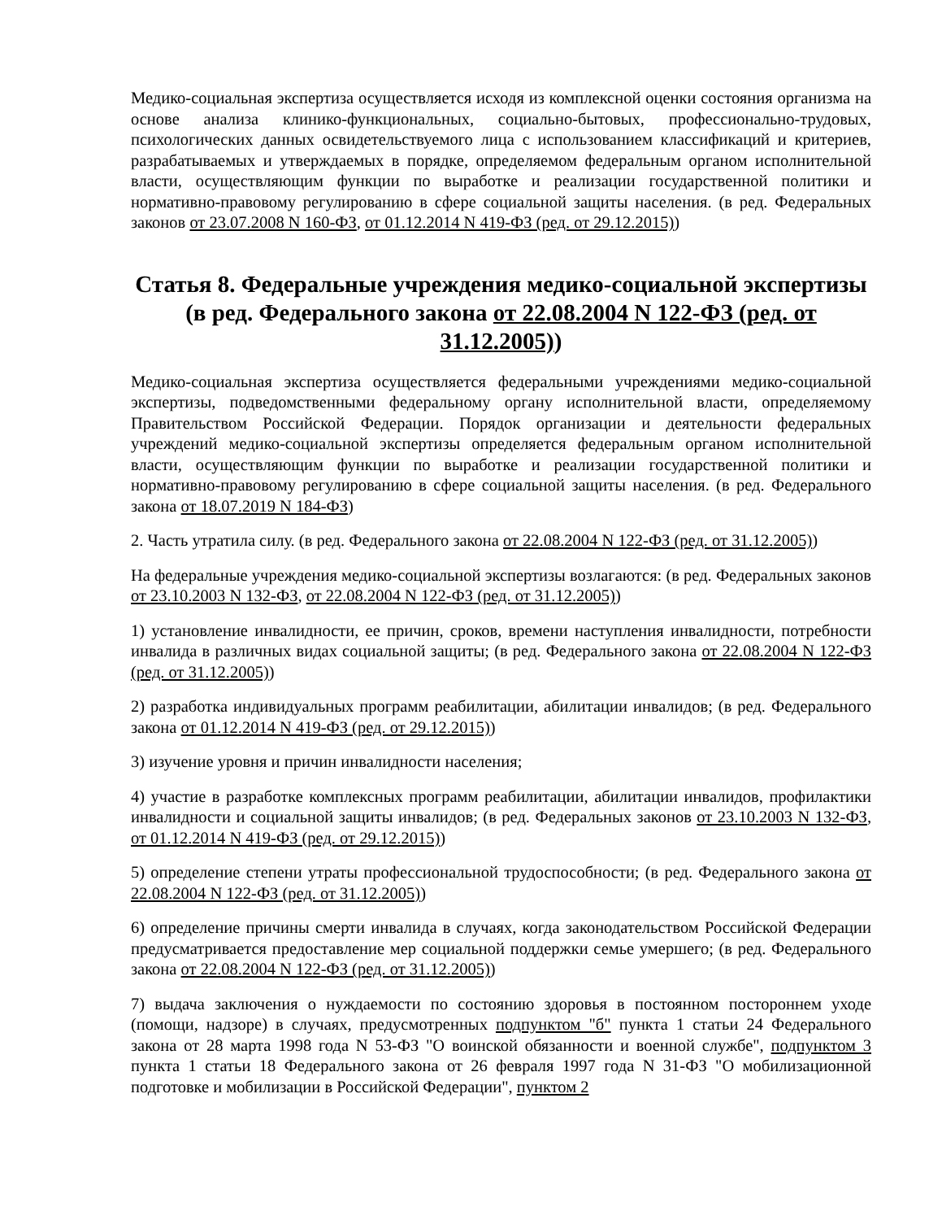Медико-социальная экспертиза осуществляется исходя из комплексной оценки состояния организма на основе анализа клинико-функциональных, социально-бытовых, профессионально-трудовых, психологических данных освидетельствуемого лица с использованием классификаций и критериев, разрабатываемых и утверждаемых в порядке, определяемом федеральным органом исполнительной власти, осуществляющим функции по выработке и реализации государственной политики и нормативно-правовому регулированию в сфере социальной защиты населения. (в ред. Федеральных законов от 23.07.2008 N 160-ФЗ, от 01.12.2014 N 419-ФЗ (ред. от 29.12.2015))
Статья 8. Федеральные учреждения медико-социальной экспертизы (в ред. Федерального закона от 22.08.2004 N 122-ФЗ (ред. от 31.12.2005))
Медико-социальная экспертиза осуществляется федеральными учреждениями медико-социальной экспертизы, подведомственными федеральному органу исполнительной власти, определяемому Правительством Российской Федерации. Порядок организации и деятельности федеральных учреждений медико-социальной экспертизы определяется федеральным органом исполнительной власти, осуществляющим функции по выработке и реализации государственной политики и нормативно-правовому регулированию в сфере социальной защиты населения. (в ред. Федерального закона от 18.07.2019 N 184-ФЗ)
2. Часть утратила силу. (в ред. Федерального закона от 22.08.2004 N 122-ФЗ (ред. от 31.12.2005))
На федеральные учреждения медико-социальной экспертизы возлагаются: (в ред. Федеральных законов от 23.10.2003 N 132-ФЗ, от 22.08.2004 N 122-ФЗ (ред. от 31.12.2005))
1) установление инвалидности, ее причин, сроков, времени наступления инвалидности, потребности инвалида в различных видах социальной защиты; (в ред. Федерального закона от 22.08.2004 N 122-ФЗ (ред. от 31.12.2005))
2) разработка индивидуальных программ реабилитации, абилитации инвалидов; (в ред. Федерального закона от 01.12.2014 N 419-ФЗ (ред. от 29.12.2015))
3) изучение уровня и причин инвалидности населения;
4) участие в разработке комплексных программ реабилитации, абилитации инвалидов, профилактики инвалидности и социальной защиты инвалидов; (в ред. Федеральных законов от 23.10.2003 N 132-ФЗ, от 01.12.2014 N 419-ФЗ (ред. от 29.12.2015))
5) определение степени утраты профессиональной трудоспособности; (в ред. Федерального закона от 22.08.2004 N 122-ФЗ (ред. от 31.12.2005))
6) определение причины смерти инвалида в случаях, когда законодательством Российской Федерации предусматривается предоставление мер социальной поддержки семье умершего; (в ред. Федерального закона от 22.08.2004 N 122-ФЗ (ред. от 31.12.2005))
7) выдача заключения о нуждаемости по состоянию здоровья в постоянном постороннем уходе (помощи, надзоре) в случаях, предусмотренных подпунктом "б" пункта 1 статьи 24 Федерального закона от 28 марта 1998 года N 53-ФЗ "О воинской обязанности и военной службе", подпунктом 3 пункта 1 статьи 18 Федерального закона от 26 февраля 1997 года N 31-ФЗ "О мобилизационной подготовке и мобилизации в Российской Федерации", пунктом 2